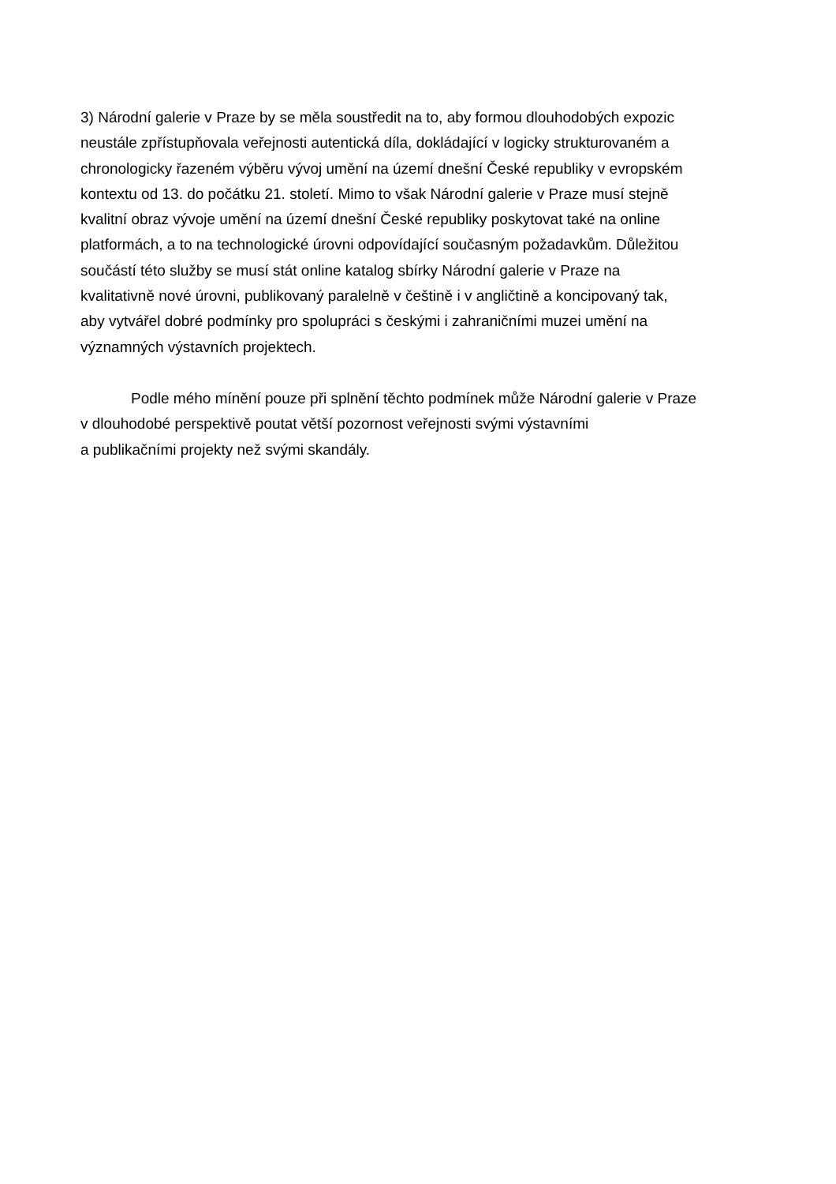3) Národní galerie v Praze by se měla soustředit na to, aby formou dlouhodobých expozic
neustále zpřístupňovala veřejnosti autentická díla, dokládající v logicky strukturovaném a
chronologicky řazeném výběru vývoj umění na území dnešní České republiky v evropském
kontextu od 13. do počátku 21. století. Mimo to však Národní galerie v Praze musí stejně
kvalitní obraz vývoje umění na území dnešní České republiky poskytovat také na online
platformách, a to na technologické úrovni odpovídající současným požadavkům. Důležitou
součástí této služby se musí stát online katalog sbírky Národní galerie v Praze na
kvalitativně nové úrovni, publikovaný paralelně v češtině i v angličtině a koncipovaný tak,
aby vytvářel dobré podmínky pro spolupráci s českými i zahraničními muzei umění na
významných výstavních projektech.
Podle mého mínění pouze při splnění těchto podmínek může Národní galerie v Praze
v dlouhodobé perspektivě poutat větší pozornost veřejnosti svými výstavními
a publikačními projekty než svými skandály.